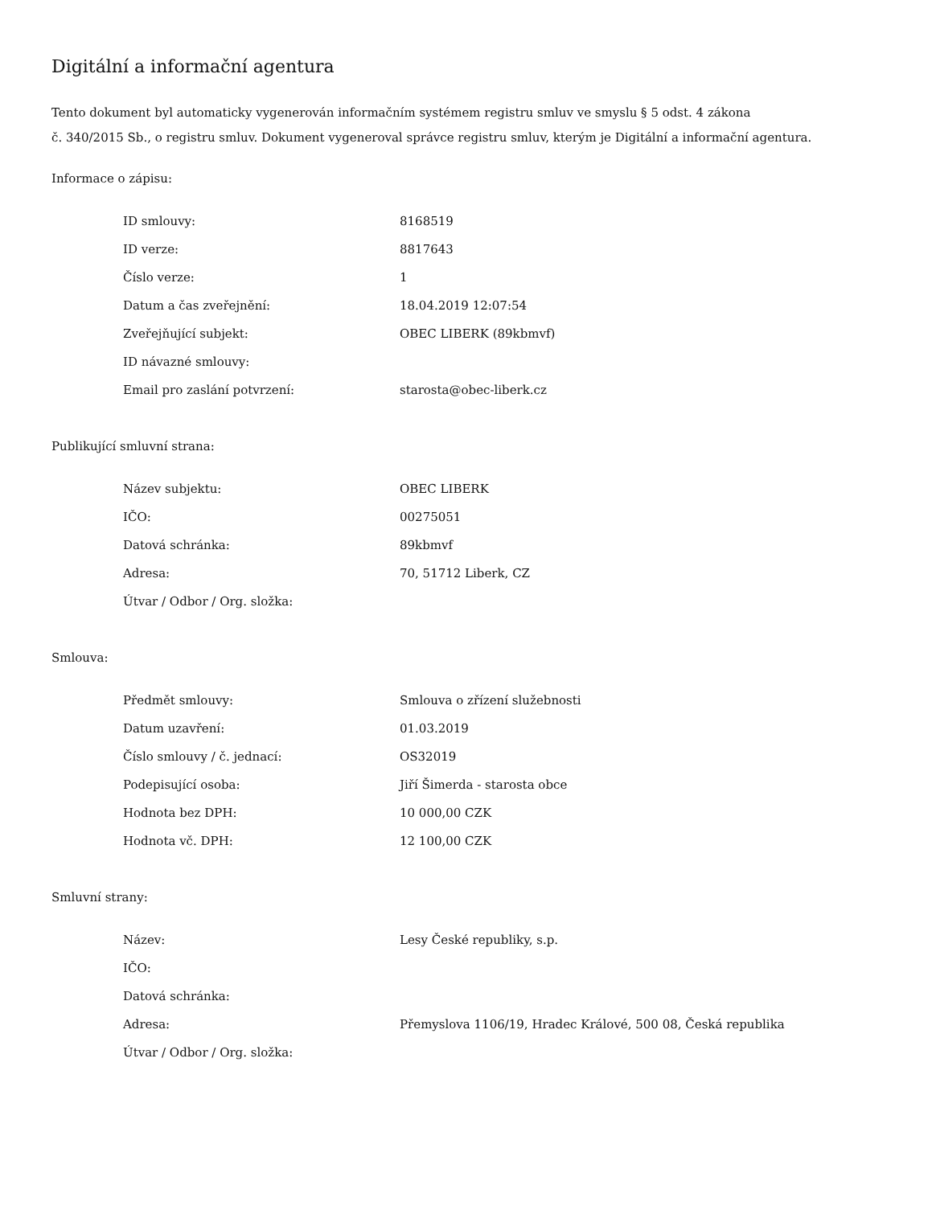Digitální a informační agentura
Tento dokument byl automaticky vygenerován informačním systémem registru smluv ve smyslu § 5 odst. 4 zákona
č. 340/2015 Sb., o registru smluv. Dokument vygeneroval správce registru smluv, kterým je Digitální a informační agentura.
Informace o zápisu:
| ID smlouvy: | 8168519 |
| ID verze: | 8817643 |
| Číslo verze: | 1 |
| Datum a čas zveřejnění: | 18.04.2019 12:07:54 |
| Zveřejňující subjekt: | OBEC LIBERK (89kbmvf) |
| ID návazné smlouvy: | |
| Email pro zaslání potvrzení: | starosta@obec-liberk.cz |
Publikující smluvní strana:
| Název subjektu: | OBEC LIBERK |
| IČO: | 00275051 |
| Datová schránka: | 89kbmvf |
| Adresa: | 70, 51712 Liberk, CZ |
| Útvar / Odbor / Org. složka: | |
Smlouva:
| Předmět smlouvy: | Smlouva o zřízení služebnosti |
| Datum uzavření: | 01.03.2019 |
| Číslo smlouvy / č. jednací: | OS32019 |
| Podepisující osoba: | Jiří Šimerda - starosta obce |
| Hodnota bez DPH: | 10 000,00 CZK |
| Hodnota vč. DPH: | 12 100,00 CZK |
Smluvní strany:
| Název: | Lesy České republiky, s.p. |
| IČO: | |
| Datová schránka: | |
| Adresa: | Přemyslova 1106/19, Hradec Králové, 500 08, Česká republika |
| Útvar / Odbor / Org. složka: | |